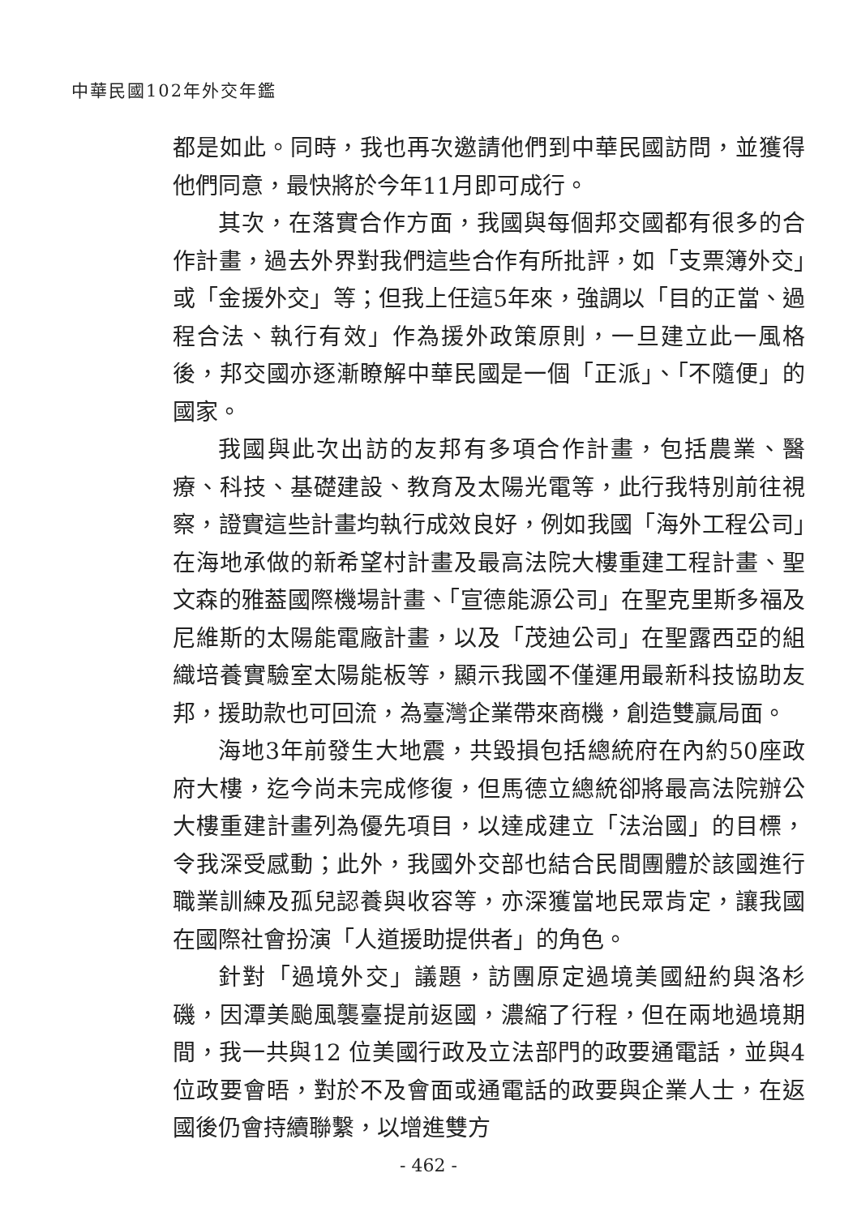中華民國102年外交年鑑
都是如此。同時，我也再次邀請他們到中華民國訪問，並獲得他們同意，最快將於今年11月即可成行。
其次，在落實合作方面，我國與每個邦交國都有很多的合作計畫，過去外界對我們這些合作有所批評，如「支票簿外交」或「金援外交」等；但我上任這5年來，強調以「目的正當、過程合法、執行有效」作為援外政策原則，一旦建立此一風格後，邦交國亦逐漸瞭解中華民國是一個「正派」、「不隨便」的國家。
我國與此次出訪的友邦有多項合作計畫，包括農業、醫療、科技、基礎建設、教育及太陽光電等，此行我特別前往視察，證實這些計畫均執行成效良好，例如我國「海外工程公司」在海地承做的新希望村計畫及最高法院大樓重建工程計畫、聖文森的雅葢國際機場計畫、「宣德能源公司」在聖克里斯多福及尼維斯的太陽能電廠計畫，以及「茂迪公司」在聖露西亞的組織培養實驗室太陽能板等，顯示我國不僅運用最新科技協助友邦，援助款也可回流，為臺灣企業帶來商機，創造雙贏局面。
海地3年前發生大地震，共毀損包括總統府在內約50座政府大樓，迄今尚未完成修復，但馬德立總統卻將最高法院辦公大樓重建計畫列為優先項目，以達成建立「法治國」的目標，令我深受感動；此外，我國外交部也結合民間團體於該國進行職業訓練及孤兒認養與收容等，亦深獲當地民眾肯定，讓我國在國際社會扮演「人道援助提供者」的角色。
針對「過境外交」議題，訪團原定過境美國紐約與洛杉磯，因潭美颱風襲臺提前返國，濃縮了行程，但在兩地過境期間，我一共與12 位美國行政及立法部門的政要通電話，並與4位政要會晤，對於不及會面或通電話的政要與企業人士，在返國後仍會持續聯繫，以增進雙方
- 462 -